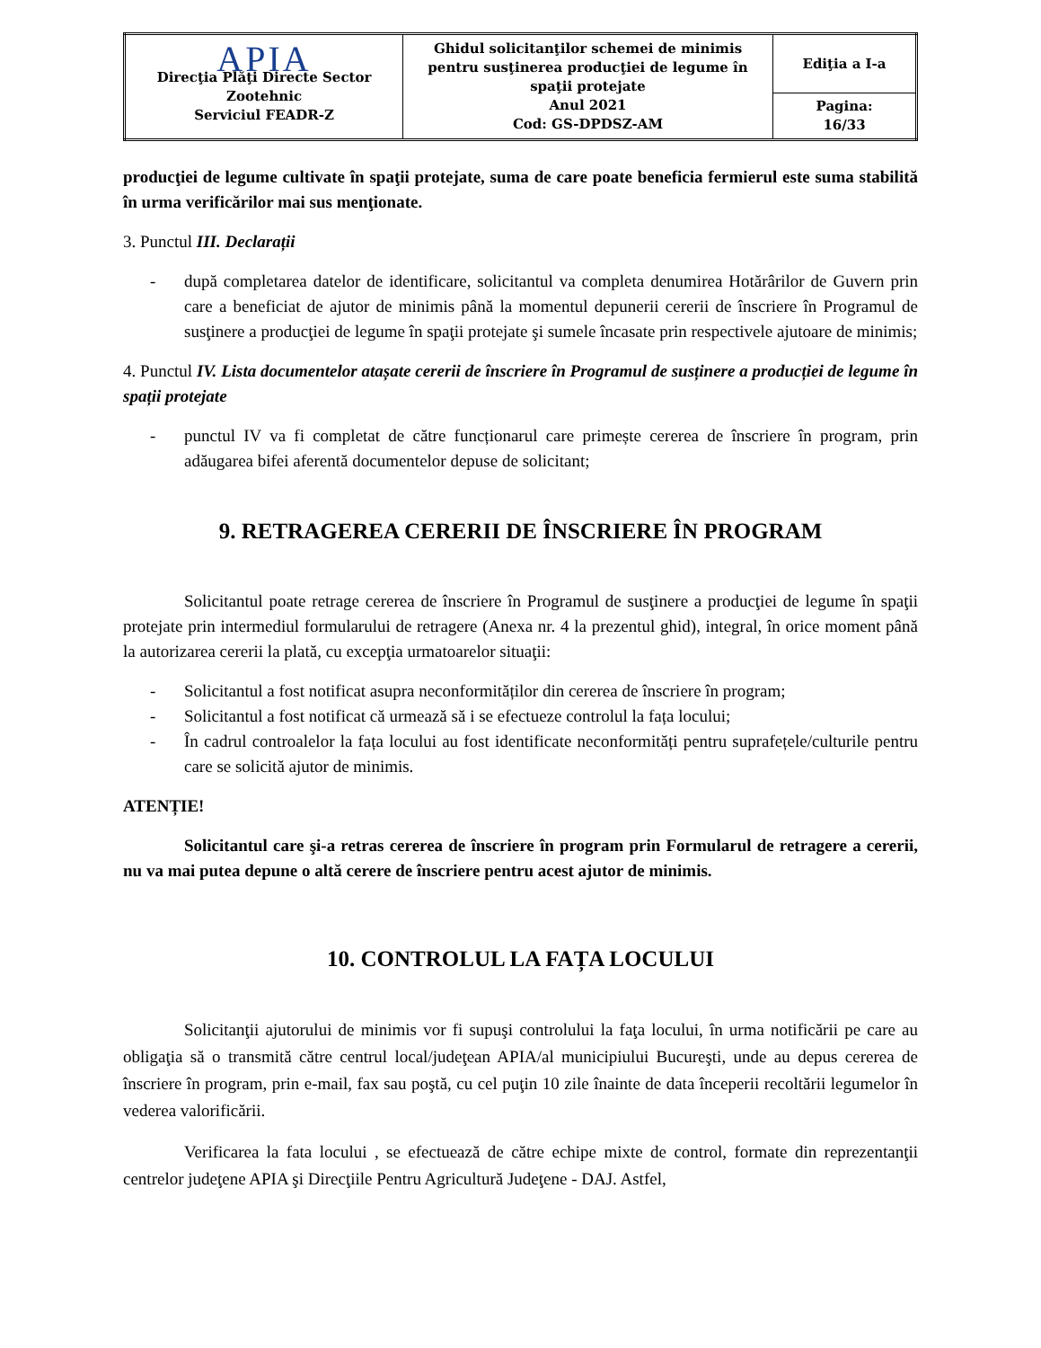| APIA Direcţia Plăţi Directe Sector Zootehnic Serviciul FEADR-Z | Ghidul solicitanţilor schemei de minimis pentru susţinerea producţiei de legume în spaţii protejate Anul 2021 Cod: GS-DPDSZ-AM | Ediţia a I-a |
| | | Pagina: 16/33 |
producţiei de legume cultivate în spaţii protejate, suma de care poate beneficia fermierul este suma stabilită în urma verificărilor mai sus menţionate.
3. Punctul III. Declarații
- după completarea datelor de identificare, solicitantul va completa denumirea Hotărârilor de Guvern prin care a beneficiat de ajutor de minimis până la momentul depunerii cererii de înscriere în Programul de susţinere a producţiei de legume în spaţii protejate şi sumele încasate prin respectivele ajutoare de minimis;
4. Punctul IV. Lista documentelor atașate cererii de înscriere în Programul de susținere a producției de legume în spații protejate
- punctul IV va fi completat de către funcționarul care primește cererea de înscriere în program, prin adăugarea bifei aferentă documentelor depuse de solicitant;
9. RETRAGEREA CERERII DE ÎNSCRIERE ÎN PROGRAM
Solicitantul poate retrage cererea de înscriere în Programul de susţinere a producţiei de legume în spaţii protejate prin intermediul formularului de retragere (Anexa nr. 4 la prezentul ghid), integral, în orice moment până la autorizarea cererii la plată, cu excepţia urmatoarelor situaţii:
- Solicitantul a fost notificat asupra neconformităților din cererea de înscriere în program;
- Solicitantul a fost notificat că urmează să i se efectueze controlul la fața locului;
- În cadrul controalelor la fața locului au fost identificate neconformități pentru suprafețele/culturile pentru care se solicită ajutor de minimis.
ATENȚIE!
Solicitantul care şi-a retras cererea de înscriere în program prin Formularul de retragere a cererii, nu va mai putea depune o altă cerere de înscriere pentru acest ajutor de minimis.
10. CONTROLUL LA FAȚA LOCULUI
Solicitanţii ajutorului de minimis vor fi supuşi controlului la faţa locului, în urma notificării pe care au obligaţia să o transmită către centrul local/judeţean APIA/al municipiului Bucureşti, unde au depus cererea de înscriere în program, prin e-mail, fax sau poştă, cu cel puţin 10 zile înainte de data începerii recoltării legumelor în vederea valorificării.
Verificarea la fata locului , se efectuează de către echipe mixte de control, formate din reprezentanţii centrelor judeţene APIA şi Direcţiile Pentru Agricultură Judeţene - DAJ. Astfel,